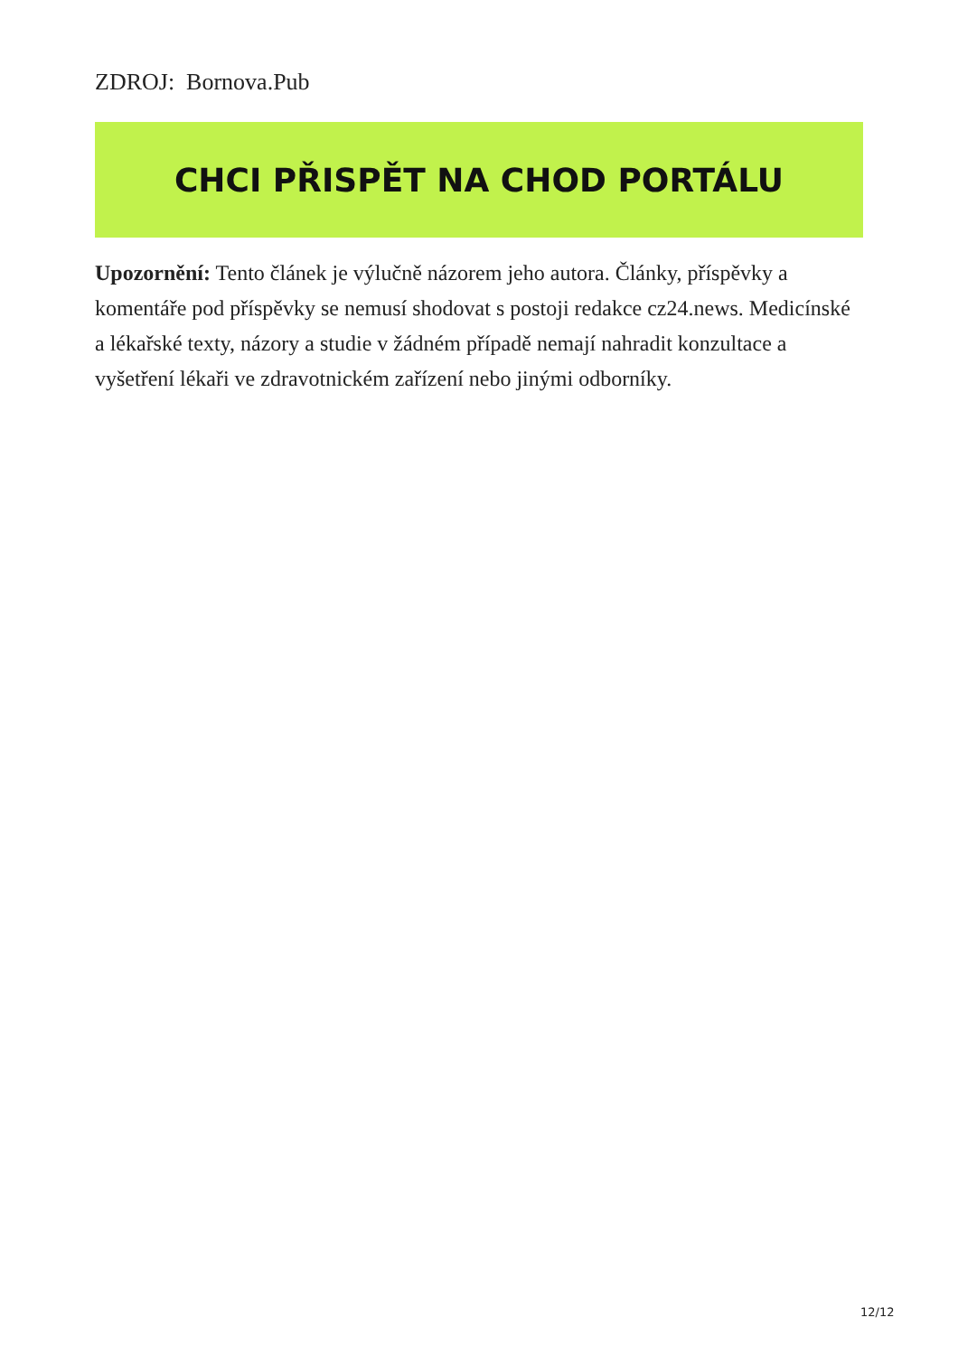ZDROJ: Bornova.Pub
CHCI PŘISPĚT NA CHOD PORTÁLU
Upozornění: Tento článek je výlučně názorem jeho autora. Články, příspěvky a komentáře pod příspěvky se nemusí shodovat s postoji redakce cz24.news. Medicínské a lékařské texty, názory a studie v žádném případě nemají nahradit konzultace a vyšetření lékaři ve zdravotnickém zařízení nebo jinými odborníky.
12/12